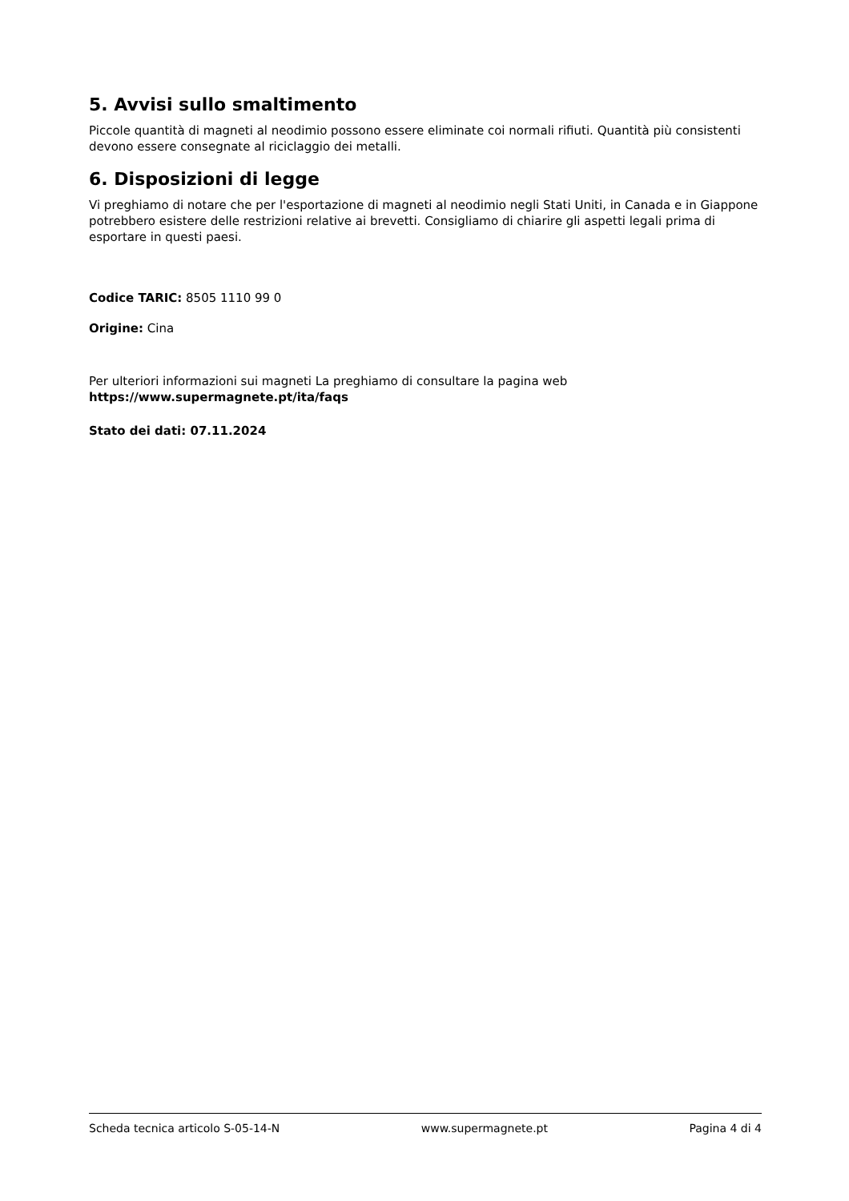5. Avvisi sullo smaltimento
Piccole quantità di magneti al neodimio possono essere eliminate coi normali rifiuti. Quantità più consistenti devono essere consegnate al riciclaggio dei metalli.
6. Disposizioni di legge
Vi preghiamo di notare che per l'esportazione di magneti al neodimio negli Stati Uniti, in Canada e in Giappone potrebbero esistere delle restrizioni relative ai brevetti. Consigliamo di chiarire gli aspetti legali prima di esportare in questi paesi.
Codice TARIC: 8505 1110 99 0
Origine: Cina
Per ulteriori informazioni sui magneti La preghiamo di consultare la pagina web
https://www.supermagnete.pt/ita/faqs
Stato dei dati: 07.11.2024
Scheda tecnica articolo S-05-14-N www.supermagnete.pt Pagina 4 di 4